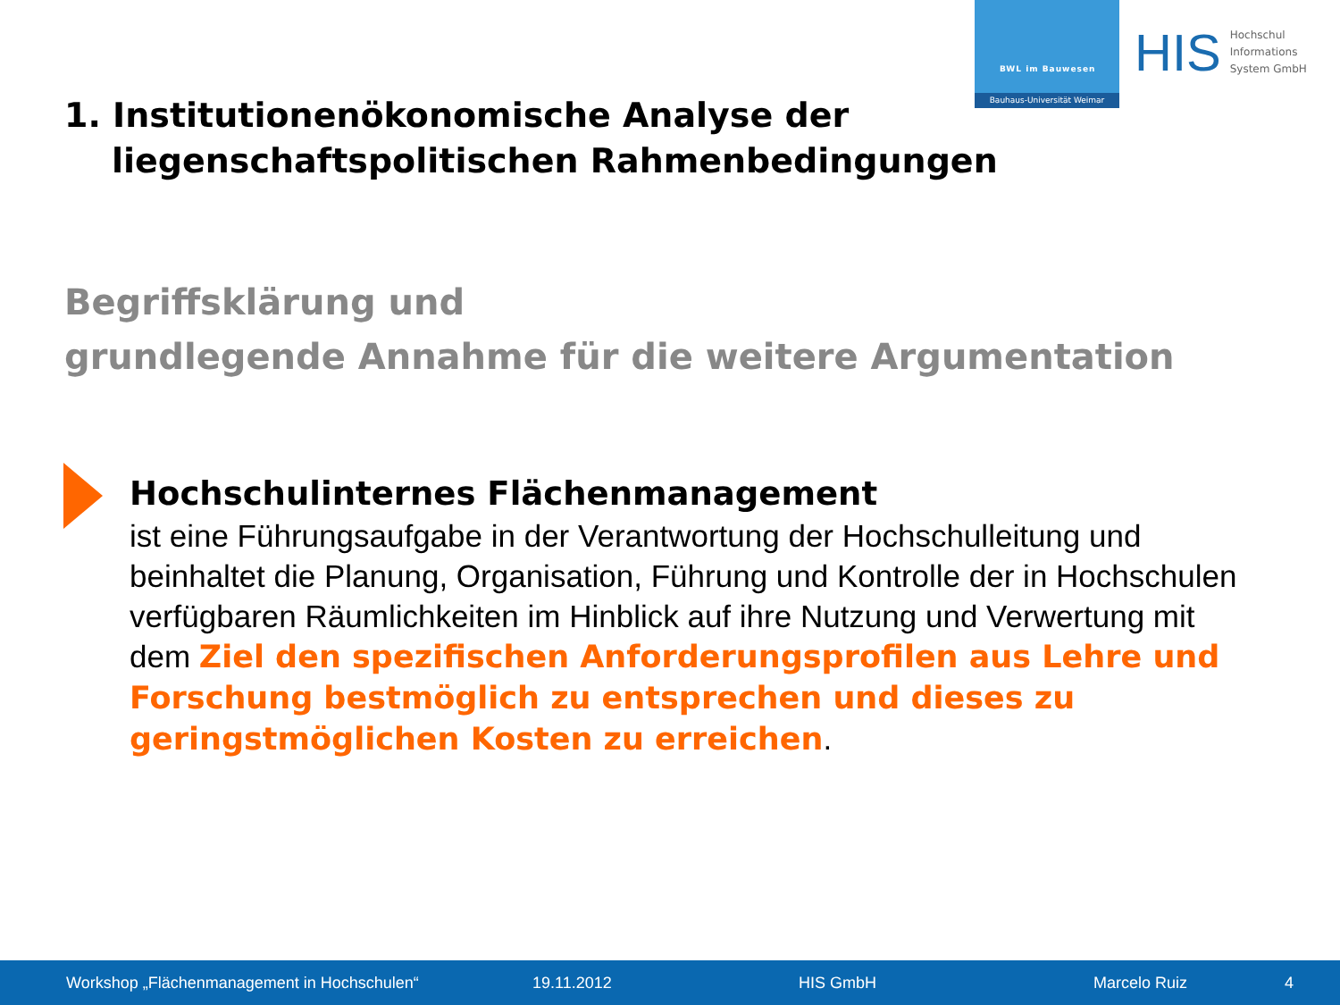BWL im Bauwesen
Bauhaus-Universität Weimar
HIS Hochschul
Informations
System GmbH
1. Institutionenökonomische Analyse der
liegenschaftspolitischen Rahmenbedingungen
Begriffsklärung und
grundlegende Annahme für die weitere Argumentation
Hochschulinternes Flächenmanagement
ist eine Führungsaufgabe in der Verantwortung der Hochschulleitung und beinhaltet die Planung, Organisation, Führung und Kontrolle der in Hochschulen verfügbaren Räumlichkeiten im Hinblick auf ihre Nutzung und Verwertung mit dem Ziel den spezifischen Anforderungsprofilen aus Lehre und Forschung bestmöglich zu entsprechen und dieses zu geringstmöglichen Kosten zu erreichen.
Workshop „Flächenmanagement in Hochschulen“ 19.11.2012 HIS GmbH Marcelo Ruiz 4